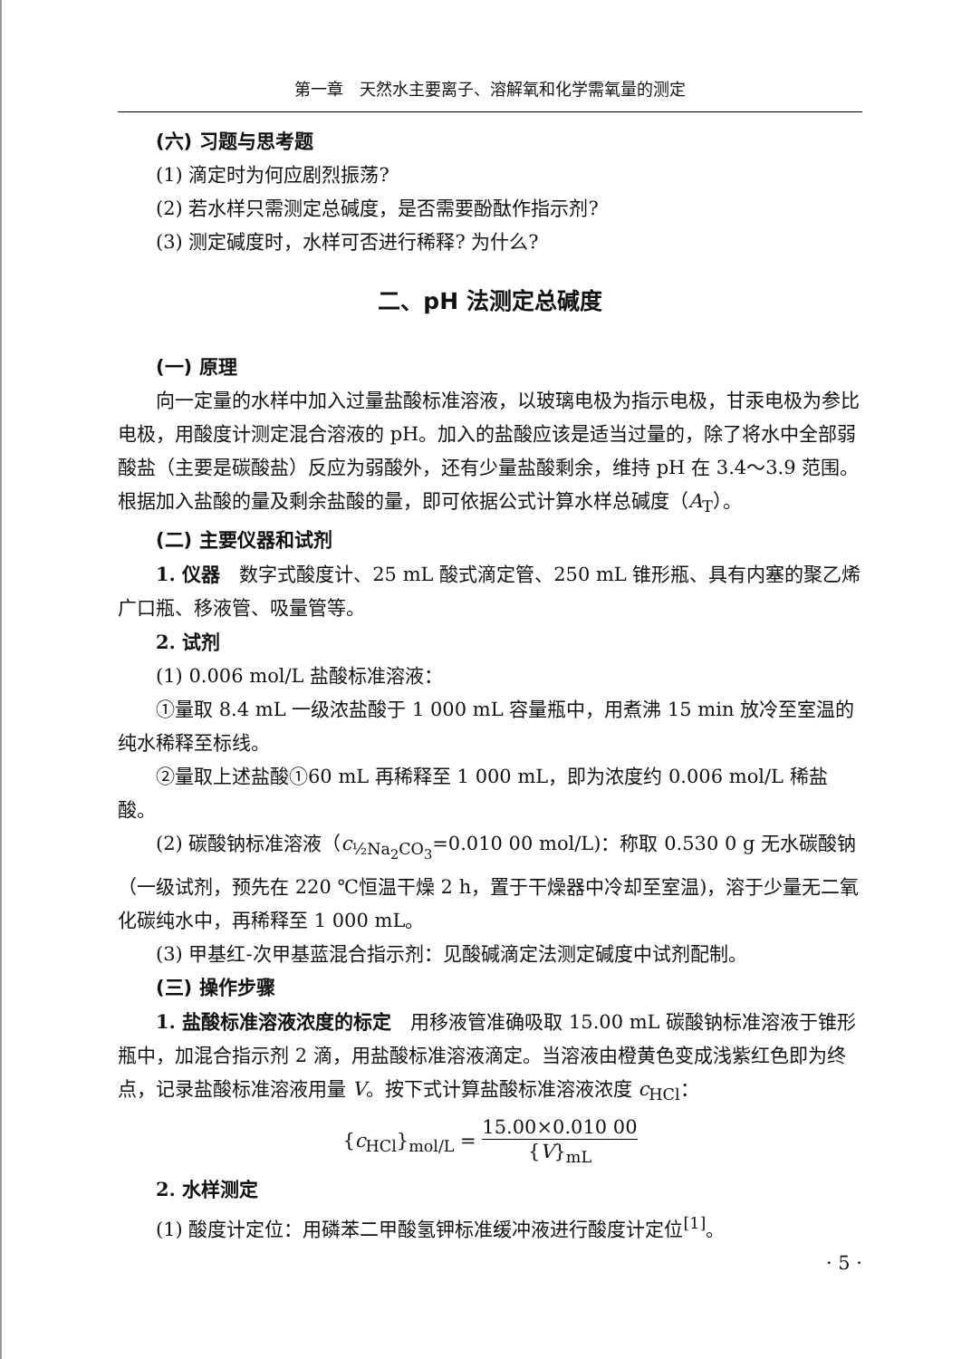第一章　天然水主要离子、溶解氧和化学需氧量的测定
(六) 习题与思考题
(1) 滴定时为何应剧烈振荡?
(2) 若水样只需测定总碱度，是否需要酚酞作指示剂?
(3) 测定碱度时，水样可否进行稀释? 为什么?
二、pH 法测定总碱度
(一) 原理
向一定量的水样中加入过量盐酸标准溶液，以玻璃电极为指示电极，甘汞电极为参比电极，用酸度计测定混合溶液的 pH。加入的盐酸应该是适当过量的，除了将水中全部弱酸盐（主要是碳酸盐）反应为弱酸外，还有少量盐酸剩余，维持 pH 在 3.4～3.9 范围。根据加入盐酸的量及剩余盐酸的量，即可依据公式计算水样总碱度（A<sub>T</sub>）。
(二) 主要仪器和试剂
1. 仪器　数字式酸度计、25 mL 酸式滴定管、250 mL 锥形瓶、具有内塞的聚乙烯广口瓶、移液管、吸量管等。
2. 试剂
(1) 0.006 mol/L 盐酸标准溶液：
①量取 8.4 mL 一级浓盐酸于 1 000 mL 容量瓶中，用煮沸 15 min 放冷至室温的纯水稀释至标线。
②量取上述盐酸①60 mL 再稀释至 1 000 mL，即为浓度约 0.006 mol/L 稀盐酸。
(2) 碳酸钠标准溶液（c<sub>½Na<sub>2</sub>CO<sub>3</sub></sub>=0.010 00 mol/L)：称取 0.530 0 g 无水碳酸钠（一级试剂，预先在 220 ℃恒温干燥 2 h，置于干燥器中冷却至室温)，溶于少量无二氧化碳纯水中，再稀释至 1 000 mL。
(3) 甲基红-次甲基蓝混合指示剂：见酸碱滴定法测定碱度中试剂配制。
(三) 操作步骤
1. 盐酸标准溶液浓度的标定　用移液管准确吸取 15.00 mL 碳酸钠标准溶液于锥形瓶中，加混合指示剂 2 滴，用盐酸标准溶液滴定。当溶液由橙黄色变成浅紫红色即为终点，记录盐酸标准溶液用量 V。按下式计算盐酸标准溶液浓度 c<sub>HCl</sub>：
{c<sub>HCl</sub>}<sub>mol/L</sub> = 15.00×0.010 00 {V}<sub>mL</sub>
2. 水样测定
(1) 酸度计定位：用磷苯二甲酸氢钾标准缓冲液进行酸度计定位<sup>[1]</sup>。
· 5 ·